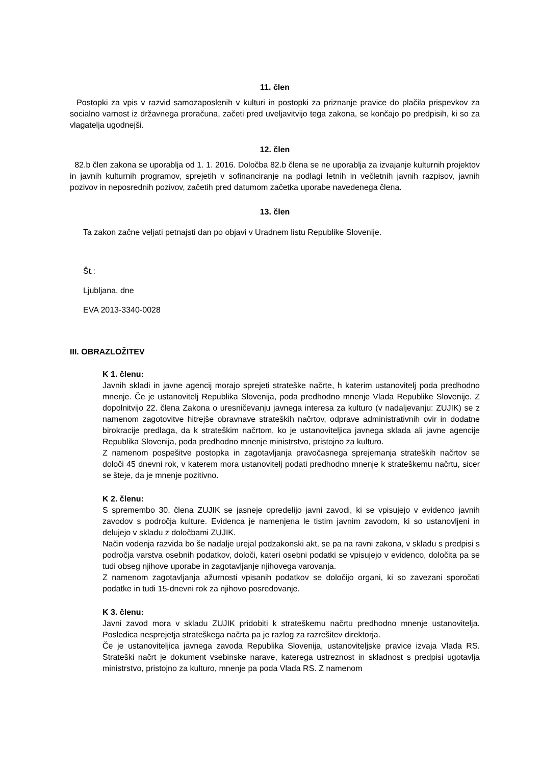11. člen
Postopki za vpis v razvid samozaposlenih v kulturi in postopki za priznanje pravice do plačila prispevkov za socialno varnost iz državnega proračuna, začeti pred uveljavitvijo tega zakona, se končajo po predpisih, ki so za vlagatelja ugodnejši.
12. člen
82.b člen zakona se uporablja od 1. 1. 2016. Določba 82.b člena se ne uporablja za izvajanje kulturnih projektov in javnih kulturnih programov, sprejetih v sofinanciranje na podlagi letnih in večletnih javnih razpisov, javnih pozivov in neposrednih pozivov, začetih pred datumom začetka uporabe navedenega člena.
13. člen
Ta zakon začne veljati petnajsti dan po objavi v Uradnem listu Republike Slovenije.
Št.:
Ljubljana, dne
EVA 2013-3340-0028
III. OBRAZLOŽITEV
K 1. členu:
Javnih skladi in javne agencij morajo sprejeti strateške načrte, h katerim ustanovitelj poda predhodno mnenje. Če je ustanovitelj Republika Slovenija, poda predhodno mnenje Vlada Republike Slovenije. Z dopolnitvijo 22. člena Zakona o uresničevanju javnega interesa za kulturo (v nadaljevanju: ZUJIK) se z namenom zagotovitve hitrejše obravnave strateških načrtov, odprave administrativnih ovir in dodatne birokracije predlaga, da k strateškim načrtom, ko je ustanoviteljica javnega sklada ali javne agencije Republika Slovenija, poda predhodno mnenje ministrstvo, pristojno za kulturo.
Z namenom pospešitve postopka in zagotavljanja pravočasnega sprejemanja strateških načrtov se določi 45 dnevni rok, v katerem mora ustanovitelj podati predhodno mnenje k strateškemu načrtu, sicer se šteje, da je mnenje pozitivno.
K 2. členu:
S spremembo 30. člena ZUJIK se jasneje opredelijo javni zavodi, ki se vpisujejo v evidenco javnih zavodov s področja kulture. Evidenca je namenjena le tistim javnim zavodom, ki so ustanovljeni in delujejo v skladu z določbami ZUJIK.
Način vodenja razvida bo še nadalje urejal podzakonski akt, se pa na ravni zakona, v skladu s predpisi s področja varstva osebnih podatkov, določi, kateri osebni podatki se vpisujejo v evidenco, določita pa se tudi obseg njihove uporabe in zagotavljanje njihovega varovanja.
Z namenom zagotavljanja ažurnosti vpisanih podatkov se določijo organi, ki so zavezani sporočati podatke in tudi 15-dnevni rok za njihovo posredovanje.
K 3. členu:
Javni zavod mora v skladu ZUJIK pridobiti k strateškemu načrtu predhodno mnenje ustanovitelja. Posledica nesprejetja strateškega načrta pa je razlog za razrešitev direktorja.
Če je ustanoviteljica javnega zavoda Republika Slovenija, ustanoviteljske pravice izvaja Vlada RS. Strateški načrt je dokument vsebinske narave, katerega ustreznost in skladnost s predpisi ugotavlja ministrstvo, pristojno za kulturo, mnenje pa poda Vlada RS. Z namenom